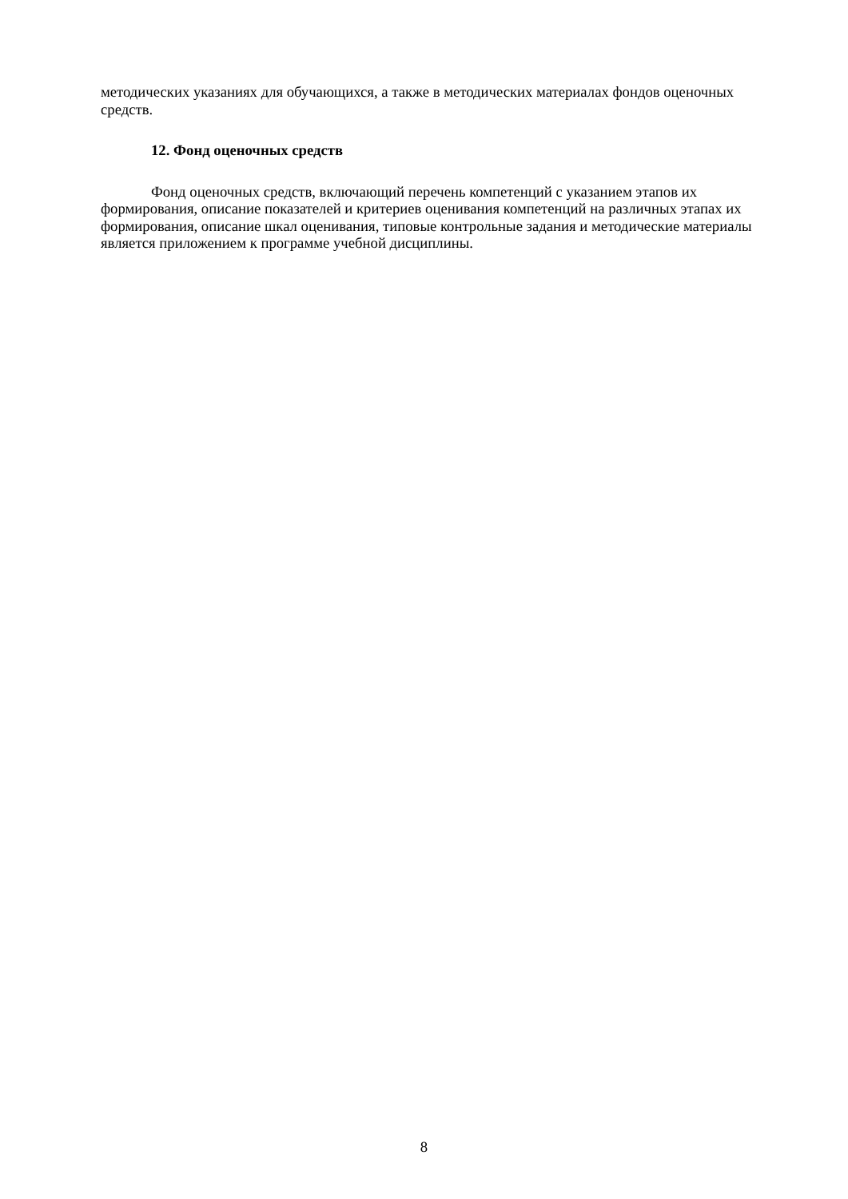методических указаниях для обучающихся, а также в методических материалах фондов оценочных средств.
12. Фонд оценочных средств
Фонд оценочных средств, включающий перечень компетенций с указанием этапов их формирования, описание показателей и критериев оценивания компетенций на различных этапах их формирования, описание шкал оценивания, типовые контрольные задания и методические материалы является приложением к программе учебной дисциплины.
8